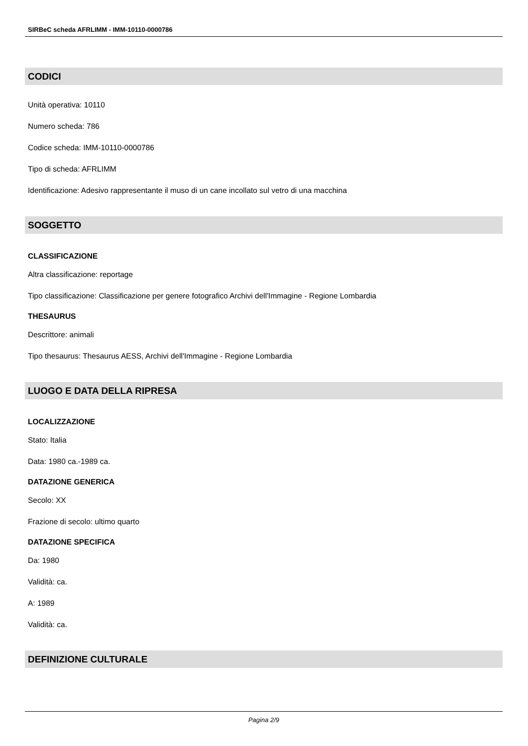SIRBeC scheda AFRLIMM - IMM-10110-0000786
CODICI
Unità operativa: 10110
Numero scheda: 786
Codice scheda: IMM-10110-0000786
Tipo di scheda: AFRLIMM
Identificazione: Adesivo rappresentante il muso di un cane incollato sul vetro di una macchina
SOGGETTO
CLASSIFICAZIONE
Altra classificazione: reportage
Tipo classificazione: Classificazione per genere fotografico Archivi dell'Immagine - Regione Lombardia
THESAURUS
Descrittore: animali
Tipo thesaurus: Thesaurus AESS, Archivi dell'Immagine - Regione Lombardia
LUOGO E DATA DELLA RIPRESA
LOCALIZZAZIONE
Stato: Italia
Data: 1980 ca.-1989 ca.
DATAZIONE GENERICA
Secolo: XX
Frazione di secolo: ultimo quarto
DATAZIONE SPECIFICA
Da: 1980
Validità: ca.
A: 1989
Validità: ca.
DEFINIZIONE CULTURALE
Pagina 2/9